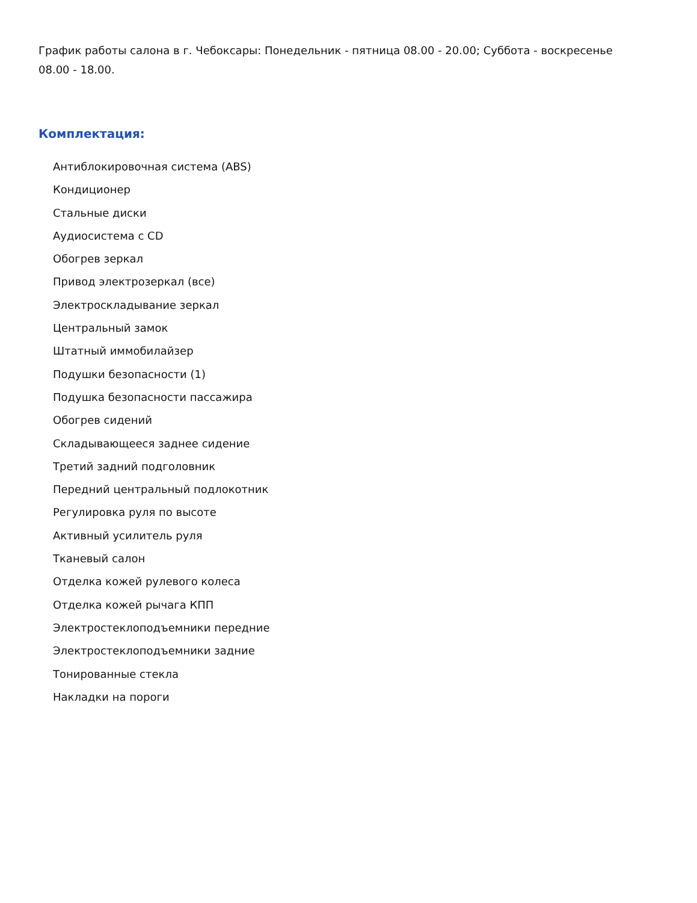График работы салона в г. Чебоксары: Понедельник - пятница 08.00 - 20.00; Суббота - воскресенье 08.00 - 18.00.
Комплектация:
Антиблокировочная система (ABS)
Кондиционер
Стальные диски
Аудиосистема с CD
Обогрев зеркал
Привод электрозеркал (все)
Электроскладывание зеркал
Центральный замок
Штатный иммобилайзер
Подушки безопасности (1)
Подушка безопасности пассажира
Обогрев сидений
Складывающееся заднее сидение
Третий задний подголовник
Передний центральный подлокотник
Регулировка руля по высоте
Активный усилитель руля
Тканевый салон
Отделка кожей рулевого колеса
Отделка кожей рычага КПП
Электростеклоподъемники передние
Электростеклоподъемники задние
Тонированные стекла
Накладки на пороги